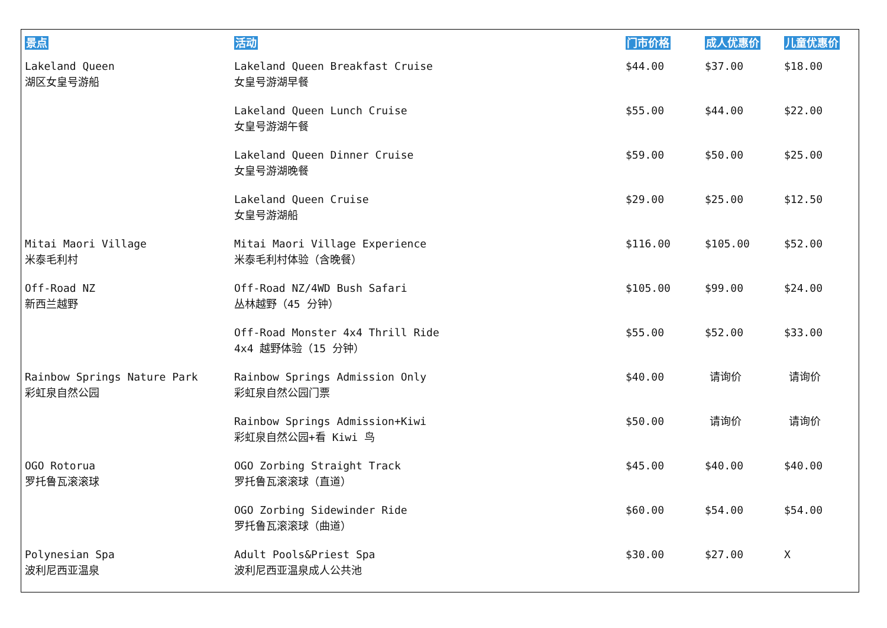| 景点 | 活动 | 门市价格 | 成人优惠价 | 儿童优惠价 |
| --- | --- | --- | --- | --- |
| Lakeland Queen 湖区女皇号游船 | Lakeland Queen Breakfast Cruise 女皇号游湖早餐 | $44.00 | $37.00 | $18.00 |
| | Lakeland Queen Lunch Cruise 女皇号游湖午餐 | $55.00 | $44.00 | $22.00 |
| | Lakeland Queen Dinner Cruise 女皇号游湖晚餐 | $59.00 | $50.00 | $25.00 |
| | Lakeland Queen Cruise 女皇号游湖船 | $29.00 | $25.00 | $12.50 |
| Mitai Maori Village 米泰毛利村 | Mitai Maori Village Experience 米泰毛利村体验（含晚餐） | $116.00 | $105.00 | $52.00 |
| Off-Road NZ 新西兰越野 | Off-Road NZ/4WD Bush Safari 丛林越野（45 分钟） | $105.00 | $99.00 | $24.00 |
| | Off-Road Monster 4x4 Thrill Ride 4x4 越野体验（15 分钟） | $55.00 | $52.00 | $33.00 |
| Rainbow Springs Nature Park 彩虹泉自然公园 | Rainbow Springs Admission Only 彩虹泉自然公园门票 | $40.00 | 请询价 | 请询价 |
| | Rainbow Springs Admission+Kiwi 彩虹泉自然公园+看 Kiwi 鸟 | $50.00 | 请询价 | 请询价 |
| OGO Rotorua 罗托鲁瓦滚滚球 | OGO Zorbing Straight Track 罗托鲁瓦滚滚球（直道） | $45.00 | $40.00 | $40.00 |
| | OGO Zorbing Sidewinder Ride 罗托鲁瓦滚滚球（曲道） | $60.00 | $54.00 | $54.00 |
| Polynesian Spa 波利尼西亚温泉 | Adult Pools&Priest Spa 波利尼西亚温泉成人公共池 | $30.00 | $27.00 | X |